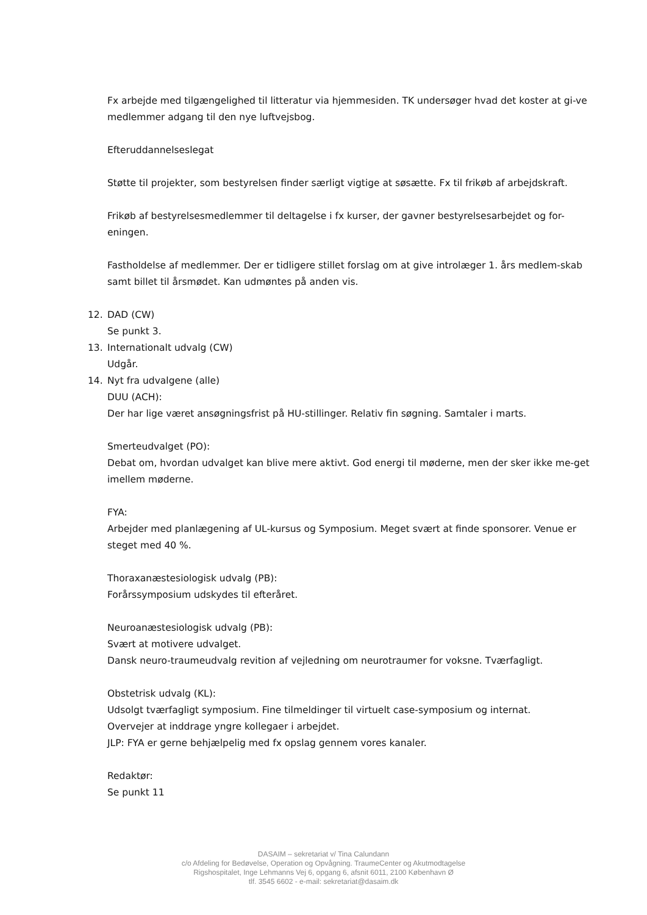Fx arbejde med tilgængelighed til litteratur via hjemmesiden. TK undersøger hvad det koster at gi-ve medlemmer adgang til den nye luftvejsbog.
Efteruddannelseslegat
Støtte til projekter, som bestyrelsen finder særligt vigtige at søsætte. Fx til frikøb af arbejdskraft.
Frikøb af bestyrelsesmedlemmer til deltagelse i fx kurser, der gavner bestyrelsesarbejdet og for-eningen.
Fastholdelse af medlemmer. Der er tidligere stillet forslag om at give introlæger 1. års medlem-skab samt billet til årsmødet. Kan udmøntes på anden vis.
12. DAD (CW)
Se punkt 3.
13. Internationalt udvalg (CW)
Udgår.
14. Nyt fra udvalgene (alle)
DUU (ACH):
Der har lige været ansøgningsfrist på HU-stillinger. Relativ fin søgning. Samtaler i marts.
Smerteudvalget (PO):
Debat om, hvordan udvalget kan blive mere aktivt. God energi til møderne, men der sker ikke me-get imellem møderne.
FYA:
Arbejder med planlægening af UL-kursus og Symposium. Meget svært at finde sponsorer. Venue er steget med 40 %.
Thoraxanæstesiologisk udvalg (PB):
Forårssymposium udskydes til efteråret.
Neuroanæstesiologisk udvalg (PB):
Svært at motivere udvalget.
Dansk neuro-traumeudvalg revition af vejledning om neurotraumer for voksne. Tværfagligt.
Obstetrisk udvalg (KL):
Udsolgt tværfagligt symposium. Fine tilmeldinger til virtuelt case-symposium og internat.
Overvejer at inddrage yngre kollegaer i arbejdet.
JLP: FYA er gerne behjælpelig med fx opslag gennem vores kanaler.
Redaktør:
Se punkt 11
DASAIM – sekretariat v/ Tina Calundann
c/o Afdeling for Bedøvelse, Operation og Opvågning. TraumeCenter og Akutmodtagelse
Rigshospitalet, Inge Lehmanns Vej 6, opgang 6, afsnit 6011, 2100 København Ø
tlf. 3545 6602 - e-mail: sekretariat@dasaim.dk